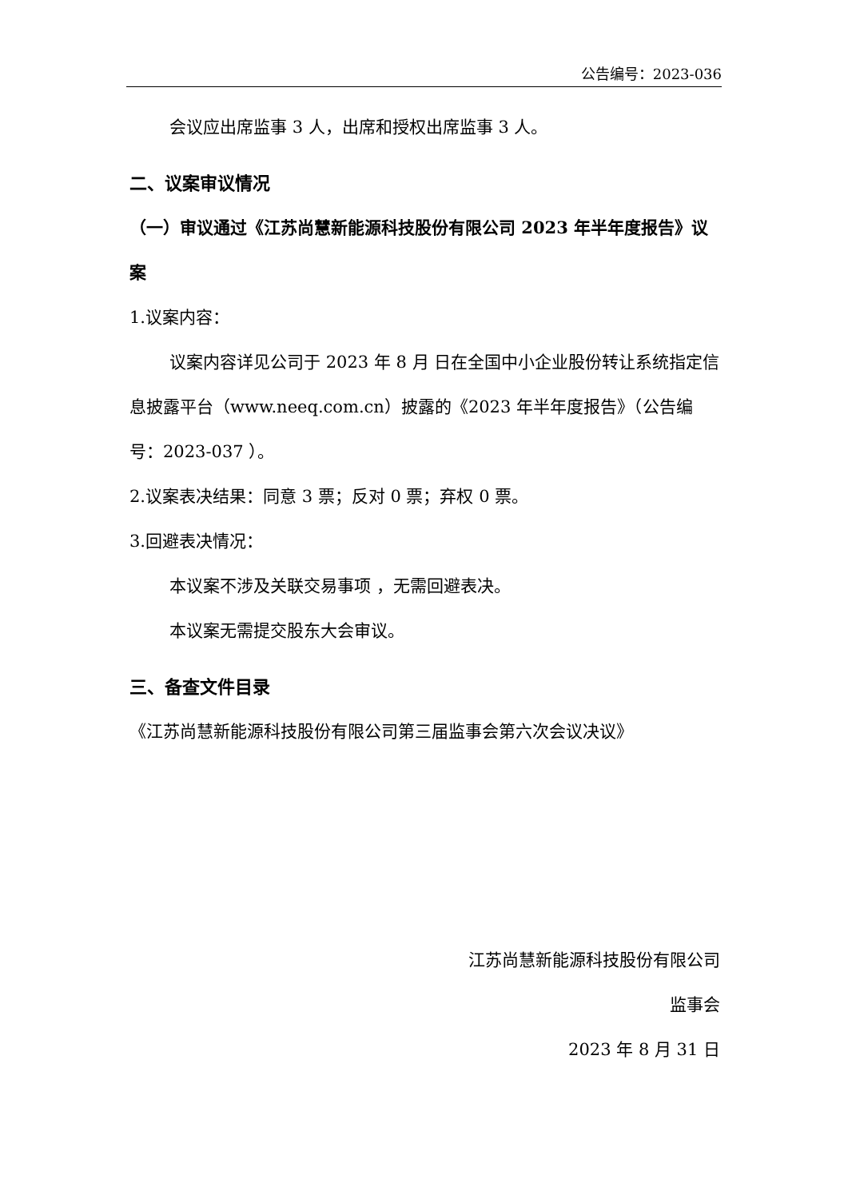公告编号：2023-036
会议应出席监事 3 人，出席和授权出席监事 3 人。
二、议案审议情况
（一）审议通过《江苏尚慧新能源科技股份有限公司 2023 年半年度报告》议案
1.议案内容：
议案内容详见公司于 2023 年 8 月 日在全国中小企业股份转让系统指定信息披露平台（www.neeq.com.cn）披露的《2023 年半年度报告》（公告编号：2023-037 ）。
2.议案表决结果：同意 3 票；反对 0 票；弃权 0 票。
3.回避表决情况：
本议案不涉及关联交易事项 ，无需回避表决。
本议案无需提交股东大会审议。
三、备查文件目录
《江苏尚慧新能源科技股份有限公司第三届监事会第六次会议决议》
江苏尚慧新能源科技股份有限公司
监事会
2023 年 8 月 31 日